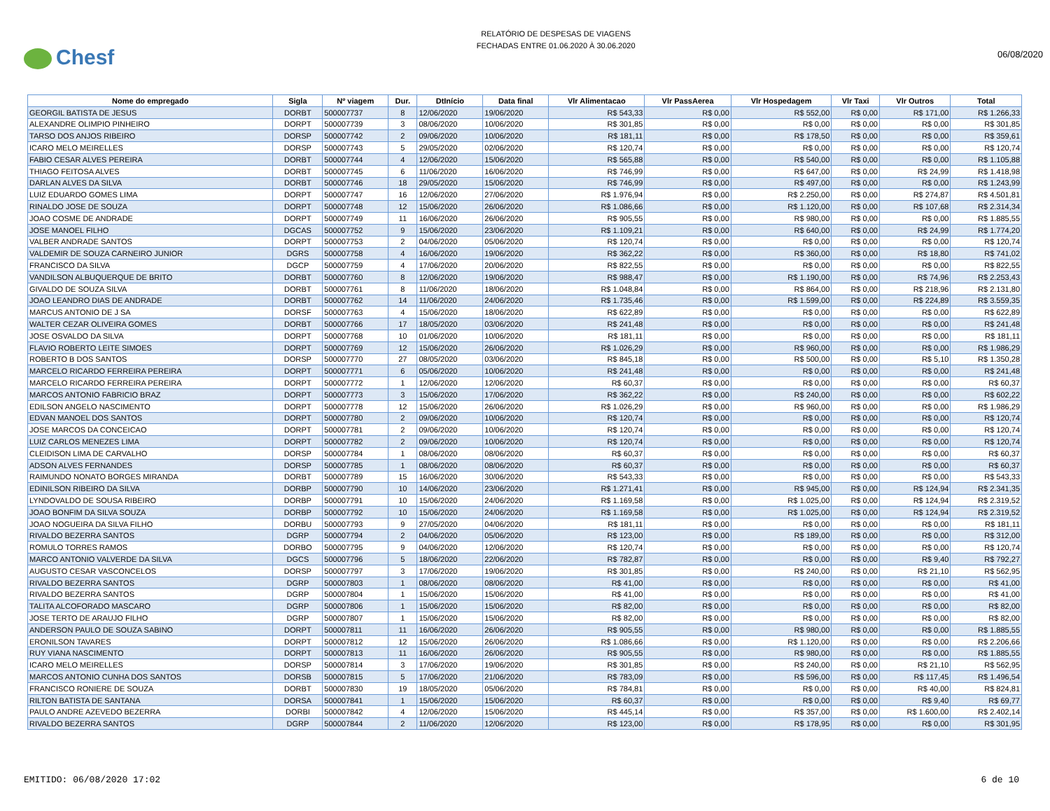Chesf
RELATÓRIO DE DESPESAS DE VIAGENS
FECHADAS ENTRE 01.06.2020 À 30.06.2020
06/08/2020
| Nome do empregado | Sigla | Nº viagem | Dur. | DtInício | Data final | Vlr Alimentacao | Vlr PassAerea | Vlr Hospedagem | Vlr Taxi | Vlr Outros | Total |
| --- | --- | --- | --- | --- | --- | --- | --- | --- | --- | --- | --- |
| GEORGIL BATISTA DE JESUS | DORBT | 500007737 | 8 | 12/06/2020 | 19/06/2020 | R$ 543,33 | R$ 0,00 | R$ 552,00 | R$ 0,00 | R$ 171,00 | R$ 1.266,33 |
| ALEXANDRE OLIMPIO PINHEIRO | DORPT | 500007739 | 3 | 08/06/2020 | 10/06/2020 | R$ 301,85 | R$ 0,00 | R$ 0,00 | R$ 0,00 | R$ 0,00 | R$ 301,85 |
| TARSO DOS ANJOS RIBEIRO | DORSP | 500007742 | 2 | 09/06/2020 | 10/06/2020 | R$ 181,11 | R$ 0,00 | R$ 178,50 | R$ 0,00 | R$ 0,00 | R$ 359,61 |
| ICARO MELO MEIRELLES | DORSP | 500007743 | 5 | 29/05/2020 | 02/06/2020 | R$ 120,74 | R$ 0,00 | R$ 0,00 | R$ 0,00 | R$ 0,00 | R$ 120,74 |
| FABIO CESAR ALVES PEREIRA | DORBT | 500007744 | 4 | 12/06/2020 | 15/06/2020 | R$ 565,88 | R$ 0,00 | R$ 540,00 | R$ 0,00 | R$ 0,00 | R$ 1.105,88 |
| THIAGO FEITOSA ALVES | DORBT | 500007745 | 6 | 11/06/2020 | 16/06/2020 | R$ 746,99 | R$ 0,00 | R$ 647,00 | R$ 0,00 | R$ 24,99 | R$ 1.418,98 |
| DARLAN ALVES DA SILVA | DORBT | 500007746 | 18 | 29/05/2020 | 15/06/2020 | R$ 746,99 | R$ 0,00 | R$ 497,00 | R$ 0,00 | R$ 0,00 | R$ 1.243,99 |
| LUIZ EDUARDO GOMES LIMA | DORPT | 500007747 | 16 | 12/06/2020 | 27/06/2020 | R$ 1.976,94 | R$ 0,00 | R$ 2.250,00 | R$ 0,00 | R$ 274,87 | R$ 4.501,81 |
| RINALDO JOSE DE SOUZA | DORPT | 500007748 | 12 | 15/06/2020 | 26/06/2020 | R$ 1.086,66 | R$ 0,00 | R$ 1.120,00 | R$ 0,00 | R$ 107,68 | R$ 2.314,34 |
| JOAO COSME DE ANDRADE | DORPT | 500007749 | 11 | 16/06/2020 | 26/06/2020 | R$ 905,55 | R$ 0,00 | R$ 980,00 | R$ 0,00 | R$ 0,00 | R$ 1.885,55 |
| JOSE MANOEL FILHO | DGCAS | 500007752 | 9 | 15/06/2020 | 23/06/2020 | R$ 1.109,21 | R$ 0,00 | R$ 640,00 | R$ 0,00 | R$ 24,99 | R$ 1.774,20 |
| VALBER ANDRADE SANTOS | DORPT | 500007753 | 2 | 04/06/2020 | 05/06/2020 | R$ 120,74 | R$ 0,00 | R$ 0,00 | R$ 0,00 | R$ 0,00 | R$ 120,74 |
| VALDEMIR DE SOUZA CARNEIRO JUNIOR | DGRS | 500007758 | 4 | 16/06/2020 | 19/06/2020 | R$ 362,22 | R$ 0,00 | R$ 360,00 | R$ 0,00 | R$ 18,80 | R$ 741,02 |
| FRANCISCO DA SILVA | DGCP | 500007759 | 4 | 17/06/2020 | 20/06/2020 | R$ 822,55 | R$ 0,00 | R$ 0,00 | R$ 0,00 | R$ 0,00 | R$ 822,55 |
| VANDILSON ALBUQUERQUE DE BRITO | DORBT | 500007760 | 8 | 12/06/2020 | 19/06/2020 | R$ 988,47 | R$ 0,00 | R$ 1.190,00 | R$ 0,00 | R$ 74,96 | R$ 2.253,43 |
| GIVALDO DE SOUZA SILVA | DORBT | 500007761 | 8 | 11/06/2020 | 18/06/2020 | R$ 1.048,84 | R$ 0,00 | R$ 864,00 | R$ 0,00 | R$ 218,96 | R$ 2.131,80 |
| JOAO LEANDRO DIAS DE ANDRADE | DORBT | 500007762 | 14 | 11/06/2020 | 24/06/2020 | R$ 1.735,46 | R$ 0,00 | R$ 1.599,00 | R$ 0,00 | R$ 224,89 | R$ 3.559,35 |
| MARCUS ANTONIO DE J SA | DORSF | 500007763 | 4 | 15/06/2020 | 18/06/2020 | R$ 622,89 | R$ 0,00 | R$ 0,00 | R$ 0,00 | R$ 0,00 | R$ 622,89 |
| WALTER CEZAR OLIVEIRA GOMES | DORBT | 500007766 | 17 | 18/05/2020 | 03/06/2020 | R$ 241,48 | R$ 0,00 | R$ 0,00 | R$ 0,00 | R$ 0,00 | R$ 241,48 |
| JOSE OSVALDO DA SILVA | DORPT | 500007768 | 10 | 01/06/2020 | 10/06/2020 | R$ 181,11 | R$ 0,00 | R$ 0,00 | R$ 0,00 | R$ 0,00 | R$ 181,11 |
| FLAVIO ROBERTO LEITE SIMOES | DORPT | 500007769 | 12 | 15/06/2020 | 26/06/2020 | R$ 1.026,29 | R$ 0,00 | R$ 960,00 | R$ 0,00 | R$ 0,00 | R$ 1.986,29 |
| ROBERTO B DOS SANTOS | DORSP | 500007770 | 27 | 08/05/2020 | 03/06/2020 | R$ 845,18 | R$ 0,00 | R$ 500,00 | R$ 0,00 | R$ 5,10 | R$ 1.350,28 |
| MARCELO RICARDO FERREIRA PEREIRA | DORPT | 500007771 | 6 | 05/06/2020 | 10/06/2020 | R$ 241,48 | R$ 0,00 | R$ 0,00 | R$ 0,00 | R$ 0,00 | R$ 241,48 |
| MARCELO RICARDO FERREIRA PEREIRA | DORPT | 500007772 | 1 | 12/06/2020 | 12/06/2020 | R$ 60,37 | R$ 0,00 | R$ 0,00 | R$ 0,00 | R$ 0,00 | R$ 60,37 |
| MARCOS ANTONIO FABRICIO BRAZ | DORPT | 500007773 | 3 | 15/06/2020 | 17/06/2020 | R$ 362,22 | R$ 0,00 | R$ 240,00 | R$ 0,00 | R$ 0,00 | R$ 602,22 |
| EDILSON ANGELO NASCIMENTO | DORPT | 500007778 | 12 | 15/06/2020 | 26/06/2020 | R$ 1.026,29 | R$ 0,00 | R$ 960,00 | R$ 0,00 | R$ 0,00 | R$ 1.986,29 |
| EDVAN MANOEL DOS SANTOS | DORPT | 500007780 | 2 | 09/06/2020 | 10/06/2020 | R$ 120,74 | R$ 0,00 | R$ 0,00 | R$ 0,00 | R$ 0,00 | R$ 120,74 |
| JOSE MARCOS DA CONCEICAO | DORPT | 500007781 | 2 | 09/06/2020 | 10/06/2020 | R$ 120,74 | R$ 0,00 | R$ 0,00 | R$ 0,00 | R$ 0,00 | R$ 120,74 |
| LUIZ CARLOS MENEZES LIMA | DORPT | 500007782 | 2 | 09/06/2020 | 10/06/2020 | R$ 120,74 | R$ 0,00 | R$ 0,00 | R$ 0,00 | R$ 0,00 | R$ 120,74 |
| CLEIDISON LIMA DE CARVALHO | DORSP | 500007784 | 1 | 08/06/2020 | 08/06/2020 | R$ 60,37 | R$ 0,00 | R$ 0,00 | R$ 0,00 | R$ 0,00 | R$ 60,37 |
| ADSON ALVES FERNANDES | DORSP | 500007785 | 1 | 08/06/2020 | 08/06/2020 | R$ 60,37 | R$ 0,00 | R$ 0,00 | R$ 0,00 | R$ 0,00 | R$ 60,37 |
| RAIMUNDO NONATO BORGES MIRANDA | DORBT | 500007789 | 15 | 16/06/2020 | 30/06/2020 | R$ 543,33 | R$ 0,00 | R$ 0,00 | R$ 0,00 | R$ 0,00 | R$ 543,33 |
| EDINILSON RIBEIRO DA SILVA | DORBP | 500007790 | 10 | 14/06/2020 | 23/06/2020 | R$ 1.271,41 | R$ 0,00 | R$ 945,00 | R$ 0,00 | R$ 124,94 | R$ 2.341,35 |
| LYNDOVALDO DE SOUSA RIBEIRO | DORBP | 500007791 | 10 | 15/06/2020 | 24/06/2020 | R$ 1.169,58 | R$ 0,00 | R$ 1.025,00 | R$ 0,00 | R$ 124,94 | R$ 2.319,52 |
| JOAO BONFIM DA SILVA SOUZA | DORBP | 500007792 | 10 | 15/06/2020 | 24/06/2020 | R$ 1.169,58 | R$ 0,00 | R$ 1.025,00 | R$ 0,00 | R$ 124,94 | R$ 2.319,52 |
| JOAO NOGUEIRA DA SILVA FILHO | DORBU | 500007793 | 9 | 27/05/2020 | 04/06/2020 | R$ 181,11 | R$ 0,00 | R$ 0,00 | R$ 0,00 | R$ 0,00 | R$ 181,11 |
| RIVALDO BEZERRA SANTOS | DGRP | 500007794 | 2 | 04/06/2020 | 05/06/2020 | R$ 123,00 | R$ 0,00 | R$ 189,00 | R$ 0,00 | R$ 0,00 | R$ 312,00 |
| ROMULO TORRES RAMOS | DORBO | 500007795 | 9 | 04/06/2020 | 12/06/2020 | R$ 120,74 | R$ 0,00 | R$ 0,00 | R$ 0,00 | R$ 0,00 | R$ 120,74 |
| MARCO ANTONIO VALVERDE DA SILVA | DGCS | 500007796 | 5 | 18/06/2020 | 22/06/2020 | R$ 782,87 | R$ 0,00 | R$ 0,00 | R$ 0,00 | R$ 9,40 | R$ 792,27 |
| AUGUSTO CESAR VASCONCELOS | DORSP | 500007797 | 3 | 17/06/2020 | 19/06/2020 | R$ 301,85 | R$ 0,00 | R$ 240,00 | R$ 0,00 | R$ 21,10 | R$ 562,95 |
| RIVALDO BEZERRA SANTOS | DGRP | 500007803 | 1 | 08/06/2020 | 08/06/2020 | R$ 41,00 | R$ 0,00 | R$ 0,00 | R$ 0,00 | R$ 0,00 | R$ 41,00 |
| RIVALDO BEZERRA SANTOS | DGRP | 500007804 | 1 | 15/06/2020 | 15/06/2020 | R$ 41,00 | R$ 0,00 | R$ 0,00 | R$ 0,00 | R$ 0,00 | R$ 41,00 |
| TALITA ALCOFORADO MASCARO | DGRP | 500007806 | 1 | 15/06/2020 | 15/06/2020 | R$ 82,00 | R$ 0,00 | R$ 0,00 | R$ 0,00 | R$ 0,00 | R$ 82,00 |
| JOSE TERTO DE ARAUJO FILHO | DGRP | 500007807 | 1 | 15/06/2020 | 15/06/2020 | R$ 82,00 | R$ 0,00 | R$ 0,00 | R$ 0,00 | R$ 0,00 | R$ 82,00 |
| ANDERSON PAULO DE SOUZA SABINO | DORPT | 500007811 | 11 | 16/06/2020 | 26/06/2020 | R$ 905,55 | R$ 0,00 | R$ 980,00 | R$ 0,00 | R$ 0,00 | R$ 1.885,55 |
| ERONILSON TAVARES | DORPT | 500007812 | 12 | 15/06/2020 | 26/06/2020 | R$ 1.086,66 | R$ 0,00 | R$ 1.120,00 | R$ 0,00 | R$ 0,00 | R$ 2.206,66 |
| RUY VIANA NASCIMENTO | DORPT | 500007813 | 11 | 16/06/2020 | 26/06/2020 | R$ 905,55 | R$ 0,00 | R$ 980,00 | R$ 0,00 | R$ 0,00 | R$ 1.885,55 |
| ICARO MELO MEIRELLES | DORSP | 500007814 | 3 | 17/06/2020 | 19/06/2020 | R$ 301,85 | R$ 0,00 | R$ 240,00 | R$ 0,00 | R$ 21,10 | R$ 562,95 |
| MARCOS ANTONIO CUNHA DOS SANTOS | DORSB | 500007815 | 5 | 17/06/2020 | 21/06/2020 | R$ 783,09 | R$ 0,00 | R$ 596,00 | R$ 0,00 | R$ 117,45 | R$ 1.496,54 |
| FRANCISCO RONIERE DE SOUZA | DORBT | 500007830 | 19 | 18/05/2020 | 05/06/2020 | R$ 784,81 | R$ 0,00 | R$ 0,00 | R$ 0,00 | R$ 40,00 | R$ 824,81 |
| RILTON BATISTA DE SANTANA | DORSA | 500007841 | 1 | 15/06/2020 | 15/06/2020 | R$ 60,37 | R$ 0,00 | R$ 0,00 | R$ 0,00 | R$ 9,40 | R$ 69,77 |
| PAULO ANDRE AZEVEDO BEZERRA | DORBI | 500007842 | 4 | 12/06/2020 | 15/06/2020 | R$ 445,14 | R$ 0,00 | R$ 357,00 | R$ 0,00 | R$ 1.600,00 | R$ 2.402,14 |
| RIVALDO BEZERRA SANTOS | DGRP | 500007844 | 2 | 11/06/2020 | 12/06/2020 | R$ 123,00 | R$ 0,00 | R$ 178,95 | R$ 0,00 | R$ 0,00 | R$ 301,95 |
EMITIDO: 06/08/2020 17:02 6 de 10